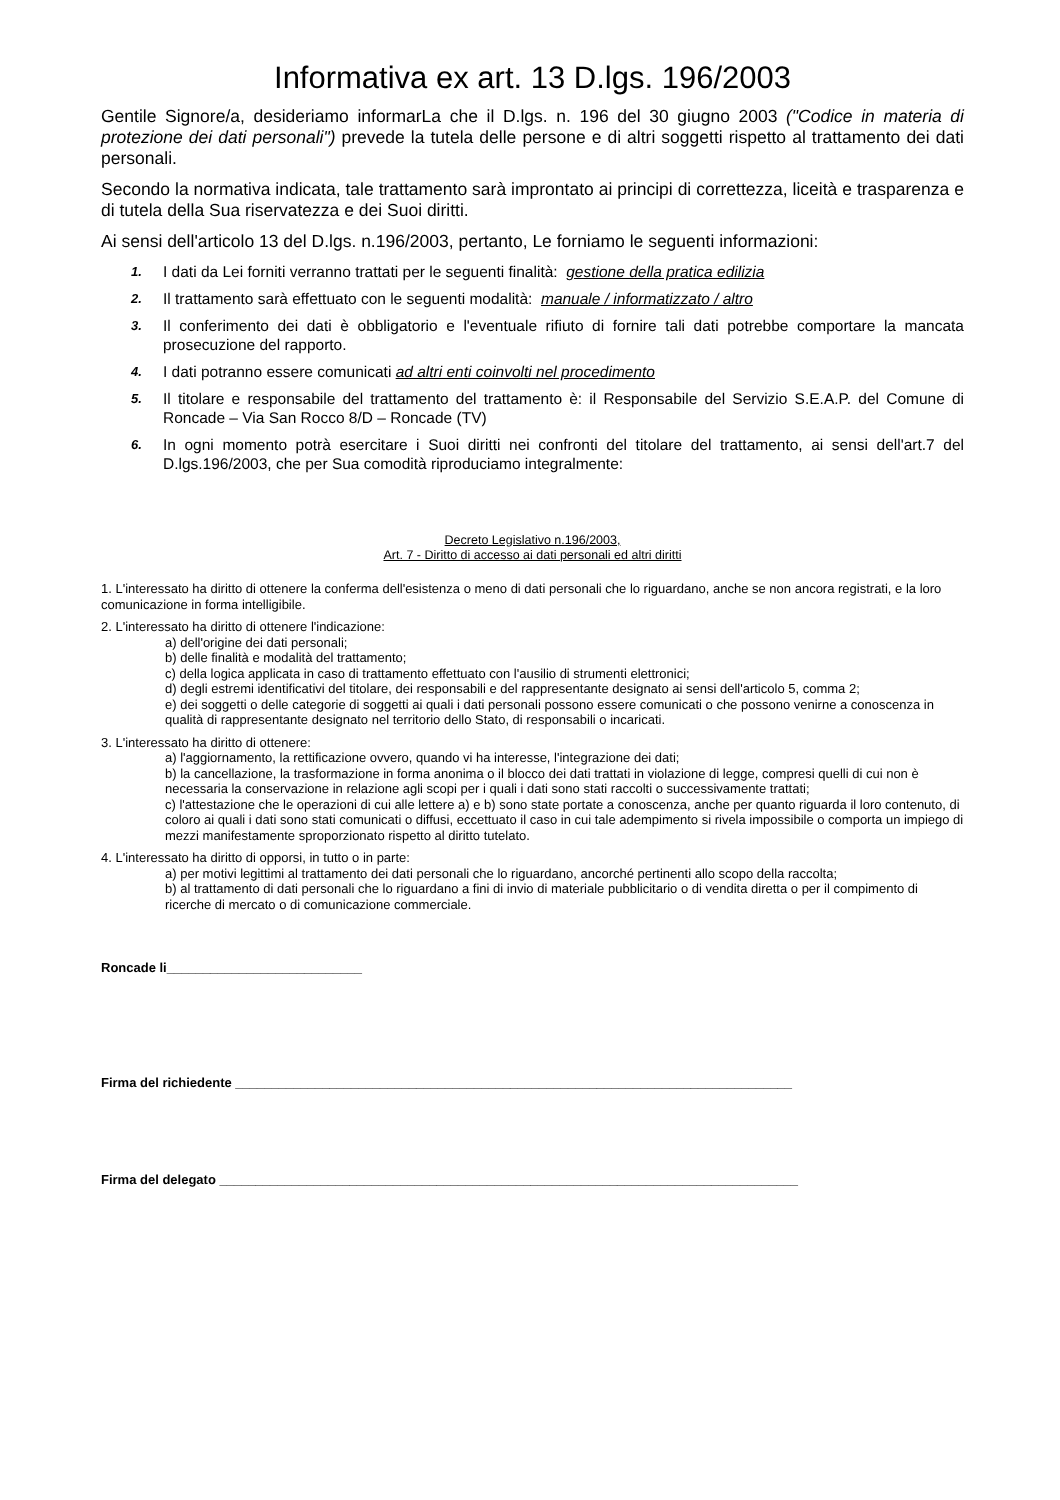Informativa ex art. 13 D.lgs. 196/2003
Gentile Signore/a, desideriamo informarLa che il D.lgs. n. 196 del 30 giugno 2003 ("Codice in materia di protezione dei dati personali") prevede la tutela delle persone e di altri soggetti rispetto al trattamento dei dati personali.
Secondo la normativa indicata, tale trattamento sarà improntato ai principi di correttezza, liceità e trasparenza e di tutela della Sua riservatezza e dei Suoi diritti.
Ai sensi dell'articolo 13 del D.lgs. n.196/2003, pertanto, Le forniamo le seguenti informazioni:
1. I dati da Lei forniti verranno trattati per le seguenti finalità: gestione della pratica edilizia
2. Il trattamento sarà effettuato con le seguenti modalità: manuale / informatizzato / altro
3. Il conferimento dei dati è obbligatorio e l'eventuale rifiuto di fornire tali dati potrebbe comportare la mancata prosecuzione del rapporto.
4. I dati potranno essere comunicati ad altri enti coinvolti nel procedimento
5. Il titolare e responsabile del trattamento del trattamento è: il Responsabile del Servizio S.E.A.P. del Comune di Roncade – Via San Rocco 8/D – Roncade (TV)
6. In ogni momento potrà esercitare i Suoi diritti nei confronti del titolare del trattamento, ai sensi dell'art.7 del D.lgs.196/2003, che per Sua comodità riproduciamo integralmente:
Decreto Legislativo n.196/2003,
Art. 7 - Diritto di accesso ai dati personali ed altri diritti
1. L'interessato ha diritto di ottenere la conferma dell'esistenza o meno di dati personali che lo riguardano, anche se non ancora registrati, e la loro comunicazione in forma intelligibile.
2. L'interessato ha diritto di ottenere l'indicazione:
a) dell'origine dei dati personali;
b) delle finalità e modalità del trattamento;
c) della logica applicata in caso di trattamento effettuato con l'ausilio di strumenti elettronici;
d) degli estremi identificativi del titolare, dei responsabili e del rappresentante designato ai sensi dell'articolo 5, comma 2;
e) dei soggetti o delle categorie di soggetti ai quali i dati personali possono essere comunicati o che possono venirne a conoscenza in qualità di rappresentante designato nel territorio dello Stato, di responsabili o incaricati.
3. L'interessato ha diritto di ottenere:
a) l'aggiornamento, la rettificazione ovvero, quando vi ha interesse, l'integrazione dei dati;
b) la cancellazione, la trasformazione in forma anonima o il blocco dei dati trattati in violazione di legge, compresi quelli di cui non è necessaria la conservazione in relazione agli scopi per i quali i dati sono stati raccolti o successivamente trattati;
c) l'attestazione che le operazioni di cui alle lettere a) e b) sono state portate a conoscenza, anche per quanto riguarda il loro contenuto, di coloro ai quali i dati sono stati comunicati o diffusi, eccettuato il caso in cui tale adempimento si rivela impossibile o comporta un impiego di mezzi manifestamente sproporzionato rispetto al diritto tutelato.
4. L'interessato ha diritto di opporsi, in tutto o in parte:
a) per motivi legittimi al trattamento dei dati personali che lo riguardano, ancorché pertinenti allo scopo della raccolta;
b) al trattamento di dati personali che lo riguardano a fini di invio di materiale pubblicitario o di vendita diretta o per il compimento di ricerche di mercato o di comunicazione commerciale.
Roncade li___________________________
Firma del richiedente _____________________________________________________________________________
Firma del delegato ________________________________________________________________________________